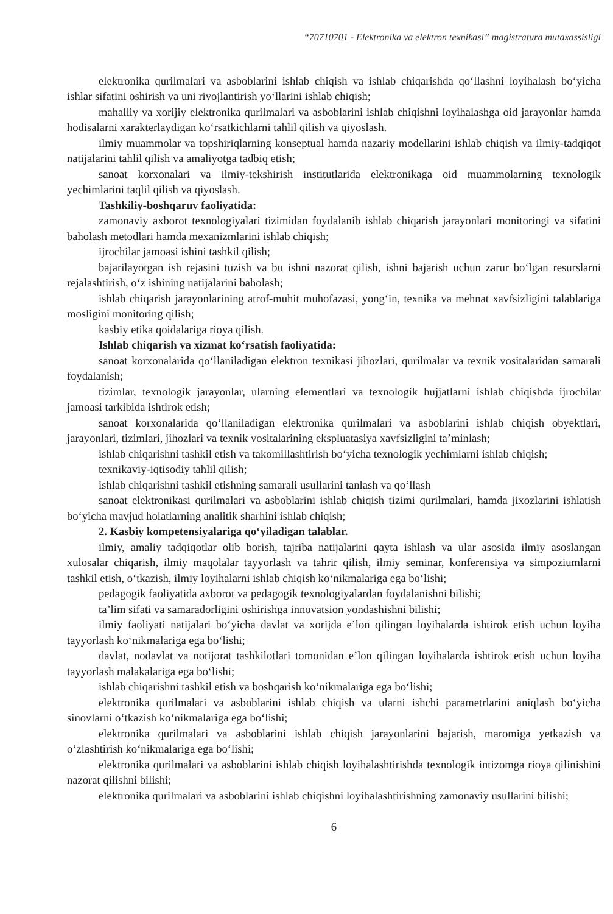“70710701 - Elektronika va elektron texnikasi” magistratura mutaxassisligi
elektronika qurilmalari va asboblarini ishlab chiqish va ishlab chiqarishda qo‘llashni loyihalash bo‘yicha ishlar sifatini oshirish va uni rivojlantirish yo‘llarini ishlab chiqish;
mahalliy va xorijiy elektronika qurilmalari va asboblarini ishlab chiqishni loyihalashga oid jarayonlar hamda hodisalarni xarakterlaydigan ko‘rsatkichlarni tahlil qilish va qiyoslash.
ilmiy muammolar va topshiriqlarning konseptual hamda nazariy modellarini ishlab chiqish va ilmiy-tadqiqot natijalarini tahlil qilish va amaliyotga tadbiq etish;
sanoat korxonalari va ilmiy-tekshirish institutlarida elektronikaga oid muammolarning texnologik yechimlarini taqlil qilish va qiyoslash.
Tashkiliy-boshqaruv faoliyatida:
zamonaviy axborot texnologiyalari tizimidan foydalanib ishlab chiqarish jarayonlari monitoringi va sifatini baholash metodlari hamda mexanizmlarini ishlab chiqish;
ijrochilar jamoasi ishini tashkil qilish;
bajarilayotgan ish rejasini tuzish va bu ishni nazorat qilish, ishni bajarish uchun zarur bo‘lgan resurslarni rejalashtirish, o‘z ishining natijalarini baholash;
ishlab chiqarish jarayonlarining atrof-muhit muhofazasi, yong‘in, texnika va mehnat xavfsizligini talablariga mosligini monitoring qilish;
kasbiy etika qoidalariga rioya qilish.
Ishlab chiqarish va xizmat ko‘rsatish faoliyatida:
sanoat korxonalarida qo‘llaniladigan elektron texnikasi jihozlari, qurilmalar va texnik vositalaridan samarali foydalanish;
tizimlar, texnologik jarayonlar, ularning elementlari va texnologik hujjatlarni ishlab chiqishda ijrochilar jamoasi tarkibida ishtirok etish;
sanoat korxonalarida qo‘llaniladigan elektronika qurilmalari va asboblarini ishlab chiqish obyektlari, jarayonlari, tizimlari, jihozlari va texnik vositalarining ekspluatasiya xavfsizligini ta’minlash;
ishlab chiqarishni tashkil etish va takomillashtirish bo‘yicha texnologik yechimlarni ishlab chiqish;
texnikaviy-iqtisodiy tahlil qilish;
ishlab chiqarishni tashkil etishning samarali usullarini tanlash va qo‘llash
sanoat elektronikasi qurilmalari va asboblarini ishlab chiqish tizimi qurilmalari, hamda jixozlarini ishlatish bo‘yicha mavjud holatlarning analitik sharhini ishlab chiqish;
2. Kasbiy kompetensiyalariga qo‘yiladigan talablar.
ilmiy, amaliy tadqiqotlar olib borish, tajriba natijalarini qayta ishlash va ular asosida ilmiy asoslangan xulosalar chiqarish, ilmiy maqolalar tayyorlash va tahrir qilish, ilmiy seminar, konferensiya va simpoziumlarni tashkil etish, o‘tkazish, ilmiy loyihalarni ishlab chiqish ko‘nikmalariga ega bo‘lishi;
pedagogik faoliyatida axborot va pedagogik texnologiyalardan foydalanishni bilishi;
ta’lim sifati va samaradorligini oshirishga innovatsion yondashishni bilishi;
ilmiy faoliyati natijalari bo‘yicha davlat va xorijda e’lon qilingan loyihalarda ishtirok etish uchun loyiha tayyorlash ko‘nikmalariga ega bo‘lishi;
davlat, nodavlat va notijorat tashkilotlari tomonidan e’lon qilingan loyihalarda ishtirok etish uchun loyiha tayyorlash malakalariga ega bo‘lishi;
ishlab chiqarishni tashkil etish va boshqarish ko‘nikmalariga ega bo‘lishi;
elektronika qurilmalari va asboblarini ishlab chiqish va ularni ishchi parametrlarini aniqlash bo‘yicha sinovlarni o‘tkazish ko‘nikmalariga ega bo‘lishi;
elektronika qurilmalari va asboblarini ishlab chiqish jarayonlarini bajarish, maromiga yetkazish va o‘zlashtirish ko‘nikmalariga ega bo‘lishi;
elektronika qurilmalari va asboblarini ishlab chiqish loyihalashtirishda texnologik intizomga rioya qilinishini nazorat qilishni bilishi;
elektronika qurilmalari va asboblarini ishlab chiqishni loyihalashtirishning zamonaviy usullarini bilishi;
6